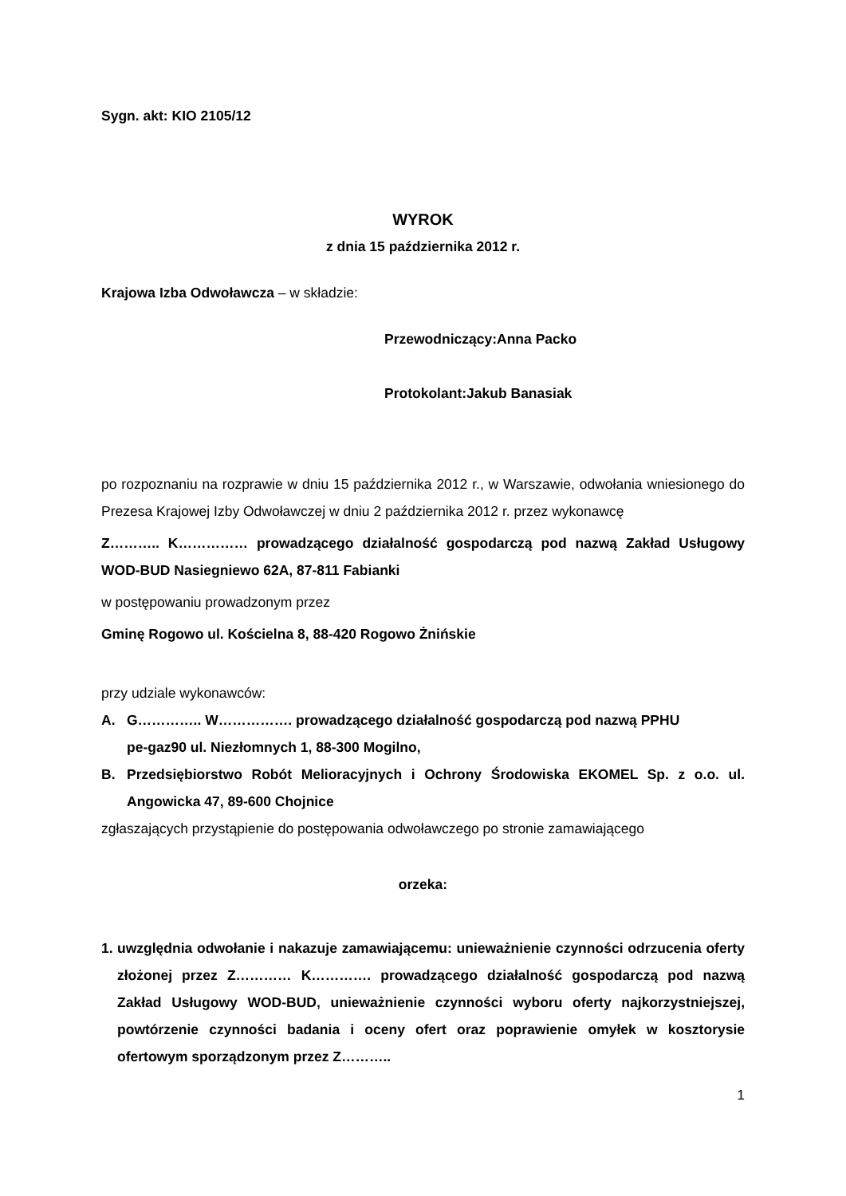Sygn. akt: KIO 2105/12
WYROK
z dnia 15 października 2012 r.
Krajowa Izba Odwoławcza – w składzie:
Przewodniczący: Anna Packo
Protokolant: Jakub Banasiak
po rozpoznaniu na rozprawie w dniu 15 października 2012 r., w Warszawie, odwołania wniesionego do Prezesa Krajowej Izby Odwoławczej w dniu 2 października 2012 r. przez wykonawcę
Z……….. K…………… prowadzącego działalność gospodarczą pod nazwą Zakład Usługowy WOD-BUD Nasiegniewo 62A, 87-811 Fabianki
w postępowaniu prowadzonym przez
Gminę Rogowo ul. Kościelna 8, 88-420 Rogowo Żnińskie
przy udziale wykonawców:
A. G………….. W……………. prowadzącego działalność gospodarczą pod nazwą PPHU
pe-gaz90 ul. Niezłomnych 1, 88-300 Mogilno,
B. Przedsiębiorstwo Robót Melioracyjnych i Ochrony Środowiska EKOMEL Sp. z o.o. ul. Angowicka 47, 89-600 Chojnice
zgłaszających przystąpienie do postępowania odwoławczego po stronie zamawiającego
orzeka:
1. uwzględnia odwołanie i nakazuje zamawiającemu: unieważnienie czynności odrzucenia oferty złożonej przez Z………… K…………. prowadzącego działalność gospodarczą pod nazwą Zakład Usługowy WOD-BUD, unieważnienie czynności wyboru oferty najkorzystniejszej, powtórzenie czynności badania i oceny ofert oraz poprawienie omyłek w kosztorysie ofertowym sporządzonym przez Z………..
1